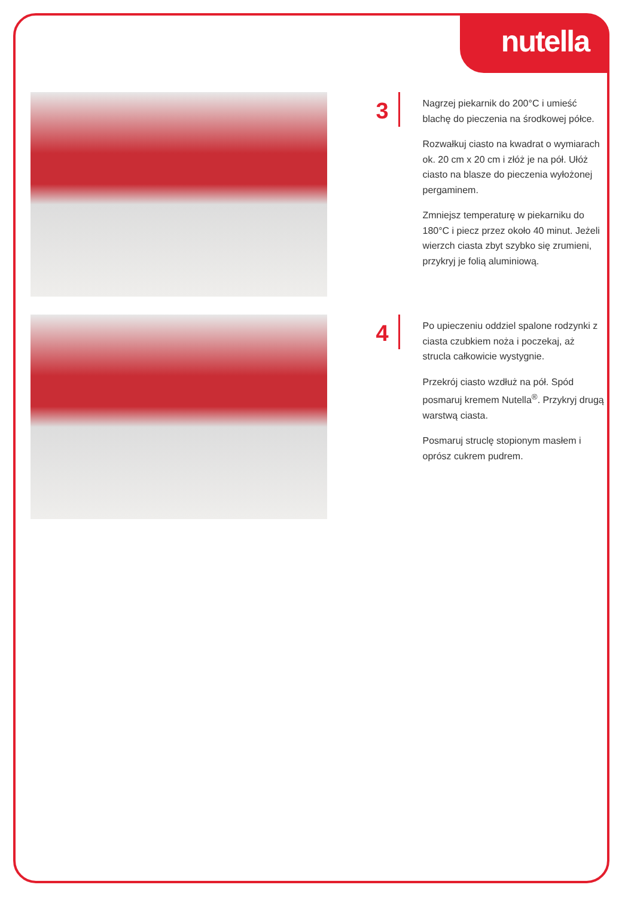nutella
3
Nagrzej piekarnik do 200°C i umieść blachę do pieczenia na środkowej półce.
Rozwałkuj ciasto na kwadrat o wymiarach ok. 20 cm x 20 cm i złóż je na pół. Ułóż ciasto na blasze do pieczenia wyłożonej pergaminem.
Zmniejsz temperaturę w piekarniku do 180°C i piecz przez około 40 minut. Jeżeli wierzch ciasta zbyt szybko się zrumieni, przykryj je folią aluminiową.
4
Po upieczeniu oddziel spalone rodzynki z ciasta czubkiem noża i poczekaj, aż strucla całkowicie wystygnie.
Przekrój ciasto wzdłuż na pół. Spód posmaruj kremem Nutella<sup>®</sup>. Przykryj drugą warstwą ciasta.
Posmaruj struclę stopionym masłem i oprósz cukrem pudrem.